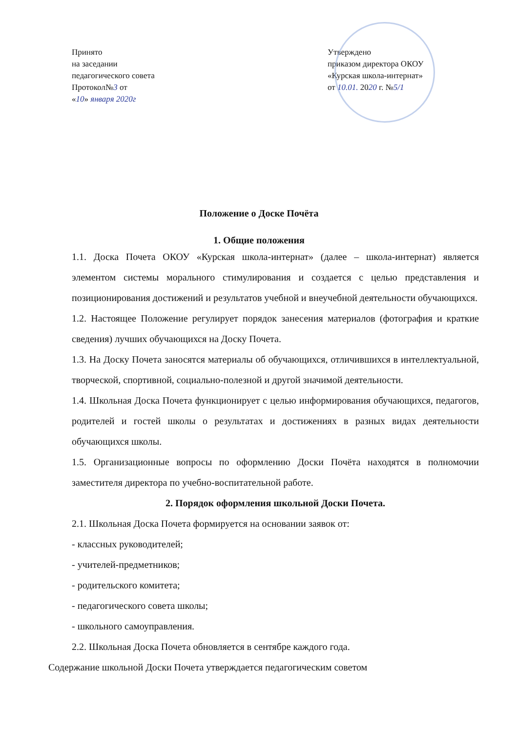Принято
на заседании
педагогического совета
Протокол№3 от
«10» января 2020г
Утверждено
приказом директора ОКОУ
«Курская школа-интернат»
от 10.01. 2020 г. №5/1
Положение о Доске Почёта
1. Общие положения
1.1. Доска Почета ОКОУ «Курская школа-интернат» (далее – школа-интернат) является элементом системы морального стимулирования и создается с целью представления и позиционирования достижений и результатов учебной и внеучебной деятельности обучающихся.
1.2. Настоящее Положение регулирует порядок занесения материалов (фотография и краткие сведения) лучших обучающихся на Доску Почета.
1.3. На Доску Почета заносятся материалы об обучающихся, отличившихся в интеллектуальной, творческой, спортивной, социально-полезной и другой значимой деятельности.
1.4. Школьная Доска Почета функционирует с целью информирования обучающихся, педагогов, родителей и гостей школы о результатах и достижениях в разных видах деятельности обучающихся школы.
1.5. Организационные вопросы по оформлению Доски Почёта находятся в полномочии заместителя директора по учебно-воспитательной работе.
2. Порядок оформления школьной Доски Почета.
2.1. Школьная Доска Почета формируется на основании заявок от:
- классных руководителей;
- учителей-предметников;
- родительского комитета;
- педагогического совета школы;
- школьного самоуправления.
2.2. Школьная Доска Почета обновляется в сентябре каждого года.
Содержание школьной Доски Почета утверждается педагогическим советом